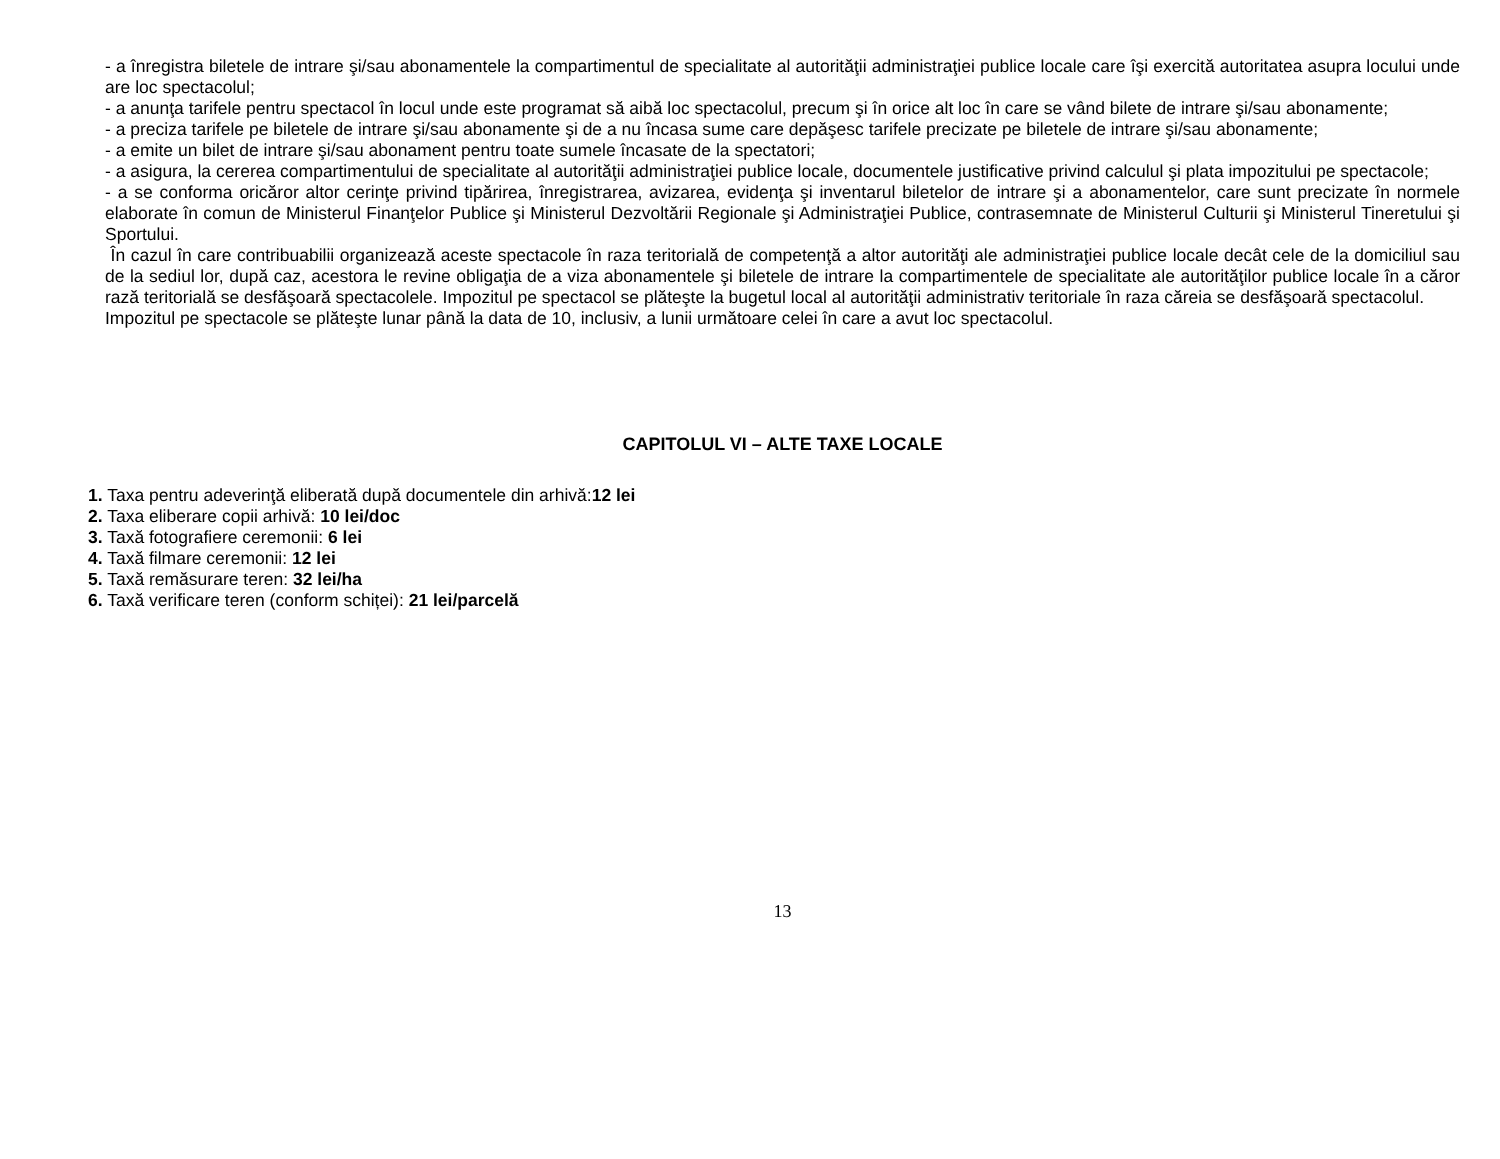- a înregistra biletele de intrare şi/sau abonamentele la compartimentul de specialitate al autorităţii administraţiei publice locale care îşi exercită autoritatea asupra locului unde are loc spectacolul;
- a anunţa tarifele pentru spectacol în locul unde este programat să aibă loc spectacolul, precum şi în orice alt loc în care se vând bilete de intrare şi/sau abonamente;
- a preciza tarifele pe biletele de intrare şi/sau abonamente şi de a nu încasa sume care depăşesc tarifele precizate pe biletele de intrare şi/sau abonamente;
- a emite un bilet de intrare şi/sau abonament pentru toate sumele încasate de la spectatori;
- a asigura, la cererea compartimentului de specialitate al autorităţii administraţiei publice locale, documentele justificative privind calculul şi plata impozitului pe spectacole;
- a se conforma oricăror altor cerinţe privind tipărirea, înregistrarea, avizarea, evidenţa şi inventarul biletelor de intrare şi a abonamentelor, care sunt precizate în normele elaborate în comun de Ministerul Finanţelor Publice şi Ministerul Dezvoltării Regionale şi Administraţiei Publice, contrasemnate de Ministerul Culturii şi Ministerul Tineretului şi Sportului.
În cazul în care contribuabilii organizează aceste spectacole în raza teritorială de competenţă a altor autorităţi ale administraţiei publice locale decât cele de la domiciliul sau de la sediul lor, după caz, acestora le revine obligaţia de a viza abonamentele şi biletele de intrare la compartimentele de specialitate ale autorităţilor publice locale în a căror rază teritorială se desfăşoară spectacolele. Impozitul pe spectacol se plăteşte la bugetul local al autorităţii administrativ teritoriale în raza căreia se desfăşoară spectacolul.
Impozitul pe spectacole se plăteşte lunar până la data de 10, inclusiv, a lunii următoare celei în care a avut loc spectacolul.
CAPITOLUL VI – ALTE TAXE LOCALE
1. Taxa pentru adeverinţă eliberată după documentele din arhivă:12 lei
2. Taxa eliberare copii arhivă: 10 lei/doc
3. Taxă fotografiere ceremonii: 6 lei
4. Taxă filmare ceremonii: 12 lei
5. Taxă remăsurare teren: 32 lei/ha
6. Taxă verificare teren (conform schiței): 21 lei/parcelă
13